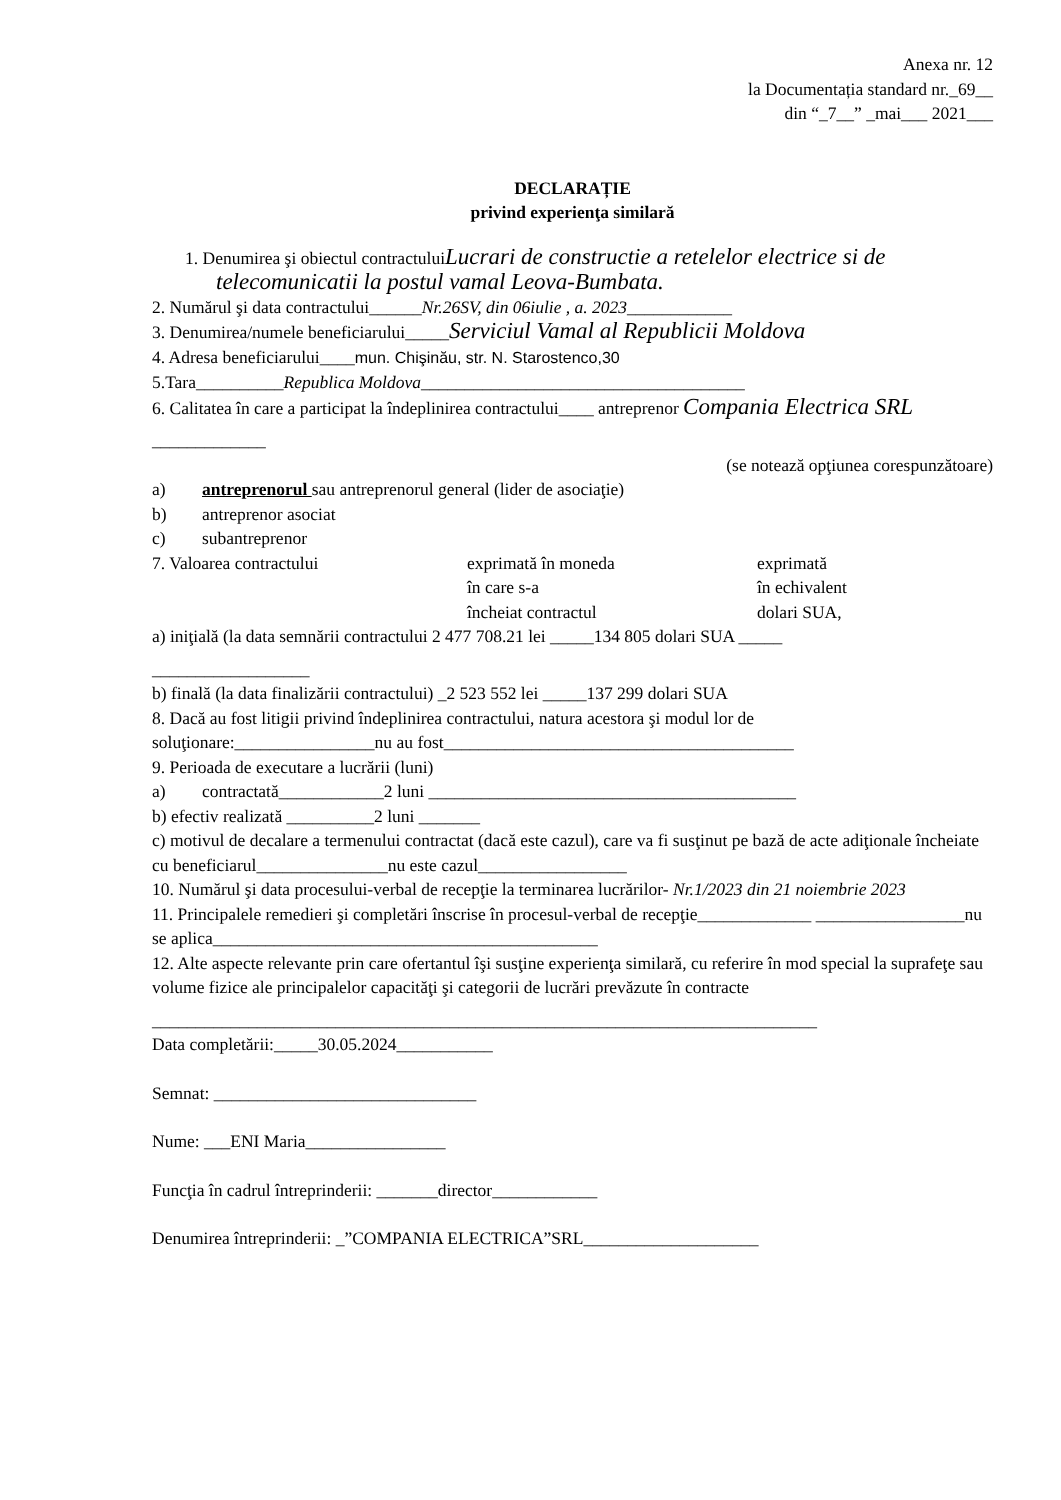Anexa nr. 12
la Documentația standard nr._69__
din “_7__” _mai___ 2021___
DECLARAȚIE
privind experienţa similară
1. Denumirea şi obiectul contractuluiLucrari de constructie a retelelor electrice si de
telecomunicatii la postul vamal Leova-Bumbata.
2. Numărul şi data contractului______Nr.26SV, din 06iulie , a. 2023____________
3. Denumirea/numele beneficiarului_____Serviciul Vamal al Republicii Moldova
4. Adresa beneficiarului____mun. Chişinău, str. N. Starostenco,30
5.Tara__________Republica Moldova_____________________________________
6. Calitatea în care a participat la îndeplinirea contractului____ antreprenor Compania Electrica SRL
_____________
(se notează opţiunea corespunzătoare)
a) antreprenorul sau antreprenorul general (lider de asociaţie)
b) antreprenor asociat
c) subantreprenor
7. Valoarea contractului exprimată în moneda
în care s-a
încheiat contractul
exprimată
în echivalent
dolari SUA,
a) iniţială (la data semnării contractului 2 477 708.21 lei _____134 805 dolari SUA _____
__________________
b) finală (la data finalizării contractului) _2 523 552 lei _____137 299 dolari SUA
8. Dacă au fost litigii privind îndeplinirea contractului, natura acestora şi modul lor de soluţionare:________________nu au fost________________________________________
9. Perioada de executare a lucrării (luni)
a) contractată____________2 luni __________________________________________
b) efectiv realizată __________2 luni _______
c) motivul de decalare a termenului contractat (dacă este cazul), care va fi susţinut pe bază de acte adiţionale încheiate cu beneficiarul_______________nu este cazul_________________
10. Numărul şi data procesului-verbal de recepţie la terminarea lucrărilor- Nr.1/2023 din 21 noiembrie 2023
11. Principalele remedieri şi completări înscrise în procesul-verbal de recepţie_____________ _________________nu se aplica____________________________________________
12. Alte aspecte relevante prin care ofertantul îşi susţine experienţa similară, cu referire în mod special la suprafeţe sau volume fizice ale principalelor capacităţi şi categorii de lucrări prevăzute în contracte
____________________________________________________________________________
Data completării:_____30.05.2024___________
Semnat: ______________________________
Nume: ___ENI Maria________________
Funcţia în cadrul întreprinderii: _______director____________
Denumirea întreprinderii: _”COMPANIA ELECTRICA”SRL____________________